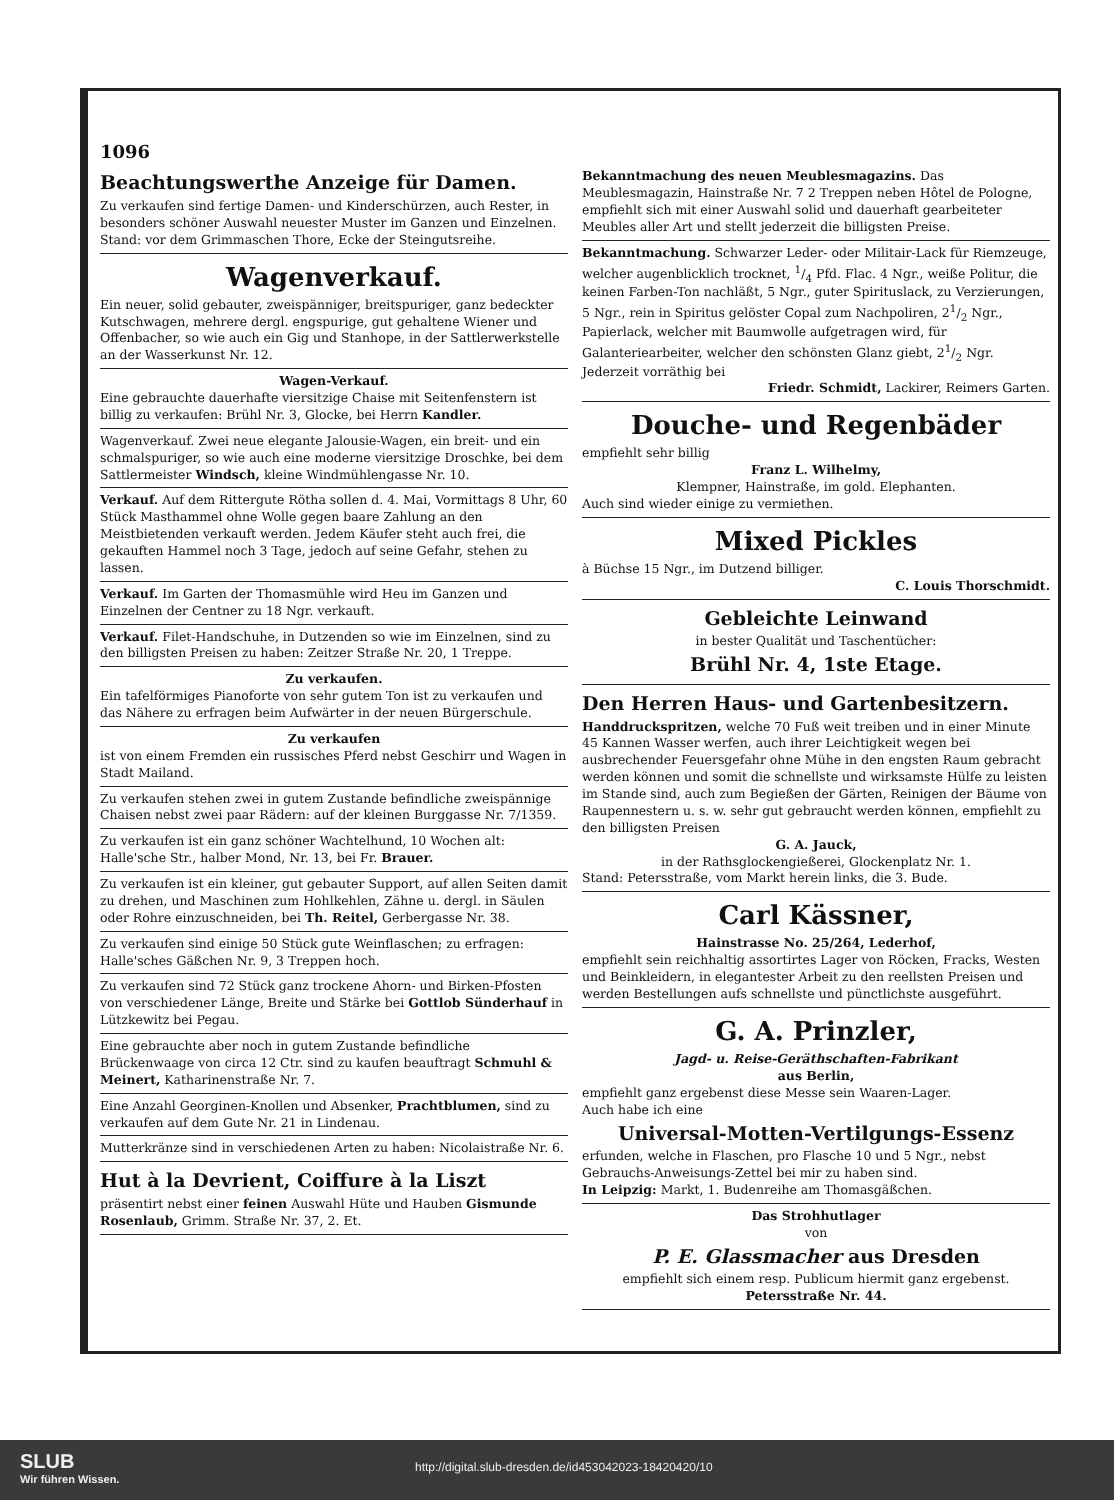1096
Beachtungswerthe Anzeige für Damen.
Zu verkaufen sind fertige Damen- und Kinderschürzen, auch Rester, in besonders schöner Auswahl neuester Muster im Ganzen und Einzelnen. Stand: vor dem Grimmaschen Thore, Ecke der Steingutsreihe.
Wagenverkauf.
Ein neuer, solid gebauter, zweispänniger, breitspuriger, ganz bedeckter Kutschwagen, mehrere dergl. engspurige, gut gehaltene Wiener und Offenbacher, so wie auch ein Gig und Stanhope, in der Sattlerwerkstelle an der Wasserkunst Nr. 12.
Wagen-Verkauf.
Eine gebrauchte dauerhafte viersitzige Chaise mit Seitenfenstern ist billig zu verkaufen: Brühl Nr. 3, Glocke, bei Herrn Kandler.
Wagenverkauf. Zwei neue elegante Jalousie-Wagen, ein breit- und ein schmalspuriger, so wie auch eine moderne viersitzige Droschke, bei dem Sattlermeister Windsch, kleine Windmühlengasse Nr. 10.
Verkauf. Auf dem Rittergute Rötha sollen d. 4. Mai, Vormittags 8 Uhr, 60 Stück Masthammel ohne Wolle gegen baare Zahlung an den Meistbietenden verkauft werden. Jedem Käufer steht auch frei, die gekauften Hammel noch 3 Tage, jedoch auf seine Gefahr, stehen zu lassen.
Verkauf. Im Garten der Thomasmühle wird Heu im Ganzen und Einzelnen der Centner zu 18 Ngr. verkauft.
Verkauf. Filet-Handschuhe, in Dutzenden so wie im Einzelnen, sind zu den billigsten Preisen zu haben: Zeitzer Straße Nr. 20, 1 Treppe.
Zu verkaufen.
Ein tafelförmiges Pianoforte von sehr gutem Ton ist zu verkaufen und das Nähere zu erfragen beim Aufwärter in der neuen Bürgerschule.
Zu verkaufen
ist von einem Fremden ein russisches Pferd nebst Geschirr und Wagen in Stadt Mailand.
Zu verkaufen stehen zwei in gutem Zustande befindliche zweispännige Chaisen nebst zwei paar Rädern: auf der kleinen Burggasse Nr. 7/1359.
Zu verkaufen ist ein ganz schöner Wachtelhund, 10 Wochen alt: Halle'sche Str., halber Mond, Nr. 13, bei Fr. Brauer.
Zu verkaufen ist ein kleiner, gut gebauter Support, auf allen Seiten damit zu drehen, und Maschinen zum Hohlkehlen, Zähne u. dergl. in Säulen oder Rohre einzuschneiden, bei Th. Reitel, Gerbergasse Nr. 38.
Zu verkaufen sind einige 50 Stück gute Weinflaschen; zu erfragen: Halle'sches Gäßchen Nr. 9, 3 Treppen hoch.
Zu verkaufen sind 72 Stück ganz trockene Ahorn- und Birken-Pfosten von verschiedener Länge, Breite und Stärke bei Gottlob Sünderhauf in Lützkewitz bei Pegau.
Eine gebrauchte aber noch in gutem Zustande befindliche Brückenwaage von circa 12 Ctr. sind zu kaufen beauftragt Schmuhl & Meinert, Katharinenstraße Nr. 7.
Eine Anzahl Georginen-Knollen und Absenker, Prachtblumen, sind zu verkaufen auf dem Gute Nr. 21 in Lindenau.
Mutterkränze sind in verschiedenen Arten zu haben: Nicolaistraße Nr. 6.
Hut à la Devrient, Coiffure à la Liszt
präsentirt nebst einer feinen Auswahl Hüte und Hauben Gismunde Rosenlaub, Grimm. Straße Nr. 37, 2. Et.
Bekanntmachung des neuen Meublesmagazins. Das Meublesmagazin, Hainstraße Nr. 7 2 Treppen neben Hôtel de Pologne, empfiehlt sich mit einer Auswahl solid und dauerhaft gearbeiteter Meubles aller Art und stellt jederzeit die billigsten Preise.
Bekanntmachung. Schwarzer Leder- oder Militair-Lack für Riemzeuge, welcher augenblicklich trocknet, 1/4 Pfd. Flac. 4 Ngr., weiße Politur, die keinen Farben-Ton nachläßt, 5 Ngr., guter Spirituslack, zu Verzierungen, 5 Ngr., rein in Spiritus gelöster Copal zum Nachpoliren, 21/2 Ngr., Papierlack, welcher mit Baumwolle aufgetragen wird, für Galanteriearbeiter, welcher den schönsten Glanz giebt, 21/2 Ngr. Jederzeit vorräthig bei
Friedr. Schmidt, Lackirer, Reimers Garten.
Douche- und Regenbäder
empfiehlt sehr billig
Franz L. Wilhelmy,
Klempner, Hainstraße, im gold. Elephanten.
Auch sind wieder einige zu vermiethen.
Mixed Pickles
à Büchse 15 Ngr., im Dutzend billiger.
C. Louis Thorschmidt.
Gebleichte Leinwand
in bester Qualität und Taschentücher:
Brühl Nr. 4, 1ste Etage.
Den Herren Haus- und Gartenbesitzern.
Handdruckspritzen, welche 70 Fuß weit treiben und in einer Minute 45 Kannen Wasser werfen, auch ihrer Leichtigkeit wegen bei ausbrechender Feuersgefahr ohne Mühe in den engsten Raum gebracht werden können und somit die schnellste und wirksamste Hülfe zu leisten im Stande sind, auch zum Begießen der Gärten, Reinigen der Bäume von Raupennestern u. s. w. sehr gut gebraucht werden können, empfiehlt zu den billigsten Preisen
G. A. Jauck,
in der Rathsglockengießerei, Glockenplatz Nr. 1.
Stand: Petersstraße, vom Markt herein links, die 3. Bude.
Carl Kässner,
Hainstrasse No. 25/264, Lederhof,
empfiehlt sein reichhaltig assortirtes Lager von Röcken, Fracks, Westen und Beinkleidern, in elegantester Arbeit zu den reellsten Preisen und werden Bestellungen aufs schnellste und pünctlichste ausgeführt.
G. A. Prinzler,
Jagd- u. Reise-Geräthschaften-Fabrikant
aus Berlin,
empfiehlt ganz ergebenst diese Messe sein Waaren-Lager.
Auch habe ich eine
Universal-Motten-Vertilgungs-Essenz
erfunden, welche in Flaschen, pro Flasche 10 und 5 Ngr., nebst Gebrauchs-Anweisungs-Zettel bei mir zu haben sind.
In Leipzig: Markt, 1. Budenreihe am Thomasgäßchen.
Das Strohhutlager
von
P. E. Glassmacher aus Dresden
empfiehlt sich einem resp. Publicum hiermit ganz ergebenst.
Petersstraße Nr. 44.
SLUB
Wir führen Wissen.
http://digital.slub-dresden.de/id453042023-18420420/10